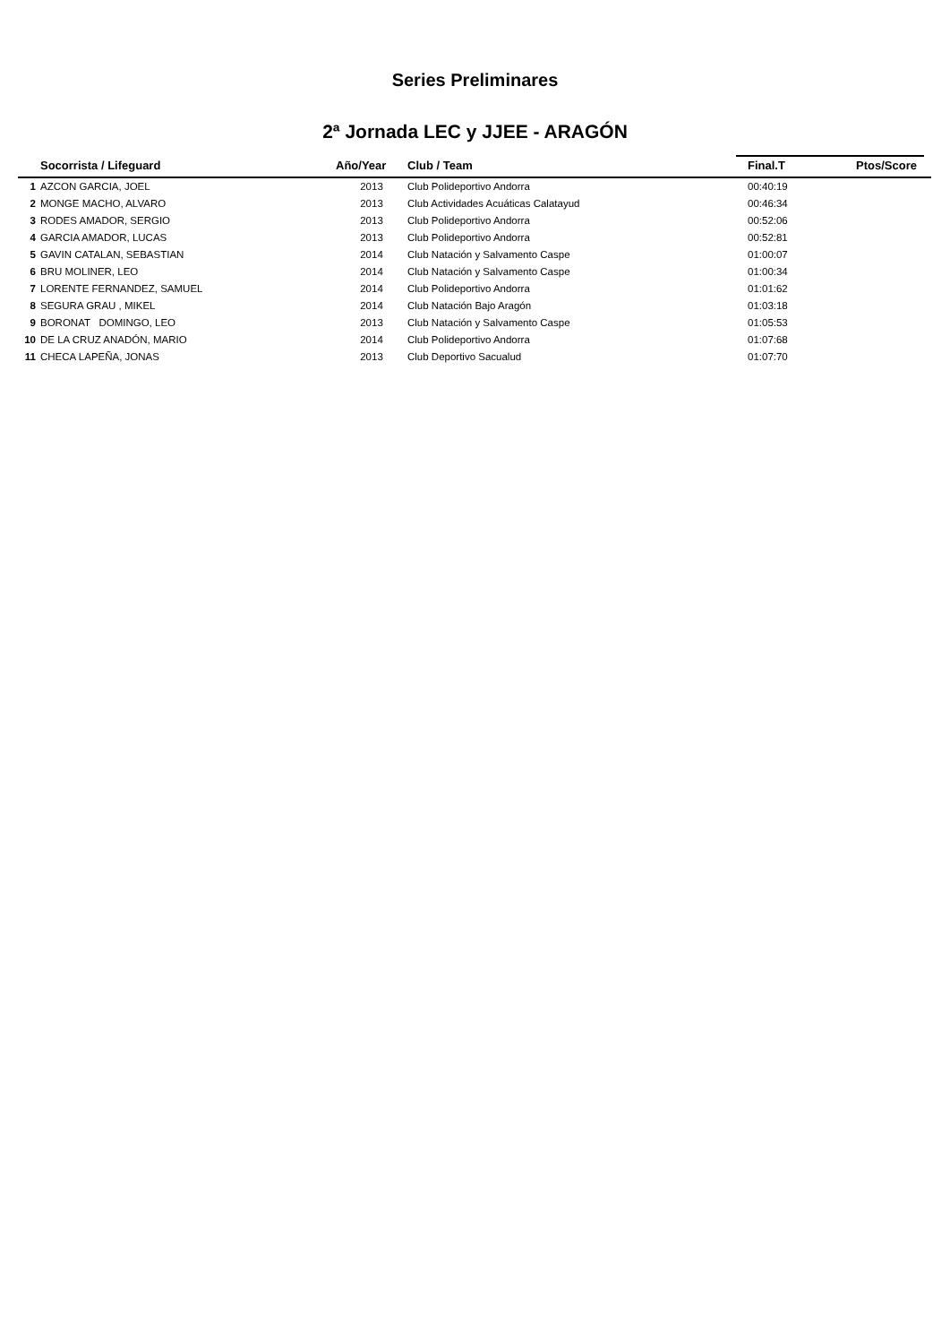Series Preliminares
2ª Jornada LEC y JJEE - ARAGÓN
| | Socorrista / Lifeguard | Año/Year | Club / Team | Final.T | Ptos/Score |
| --- | --- | --- | --- | --- | --- |
| 1 | AZCON GARCIA, JOEL | 2013 | Club Polideportivo Andorra | 00:40:19 | |
| 2 | MONGE MACHO, ALVARO | 2013 | Club Actividades Acuáticas Calatayud | 00:46:34 | |
| 3 | RODES AMADOR, SERGIO | 2013 | Club Polideportivo Andorra | 00:52:06 | |
| 4 | GARCIA AMADOR, LUCAS | 2013 | Club Polideportivo Andorra | 00:52:81 | |
| 5 | GAVIN CATALAN, SEBASTIAN | 2014 | Club Natación y Salvamento Caspe | 01:00:07 | |
| 6 | BRU MOLINER, LEO | 2014 | Club Natación y Salvamento Caspe | 01:00:34 | |
| 7 | LORENTE FERNANDEZ, SAMUEL | 2014 | Club Polideportivo Andorra | 01:01:62 | |
| 8 | SEGURA GRAU , MIKEL | 2014 | Club Natación Bajo Aragón | 01:03:18 | |
| 9 | BORONAT DOMINGO, LEO | 2013 | Club Natación y Salvamento Caspe | 01:05:53 | |
| 10 | DE LA CRUZ ANADÓN, MARIO | 2014 | Club Polideportivo Andorra | 01:07:68 | |
| 11 | CHECA LAPEÑA, JONAS | 2013 | Club Deportivo Sacualud | 01:07:70 | |